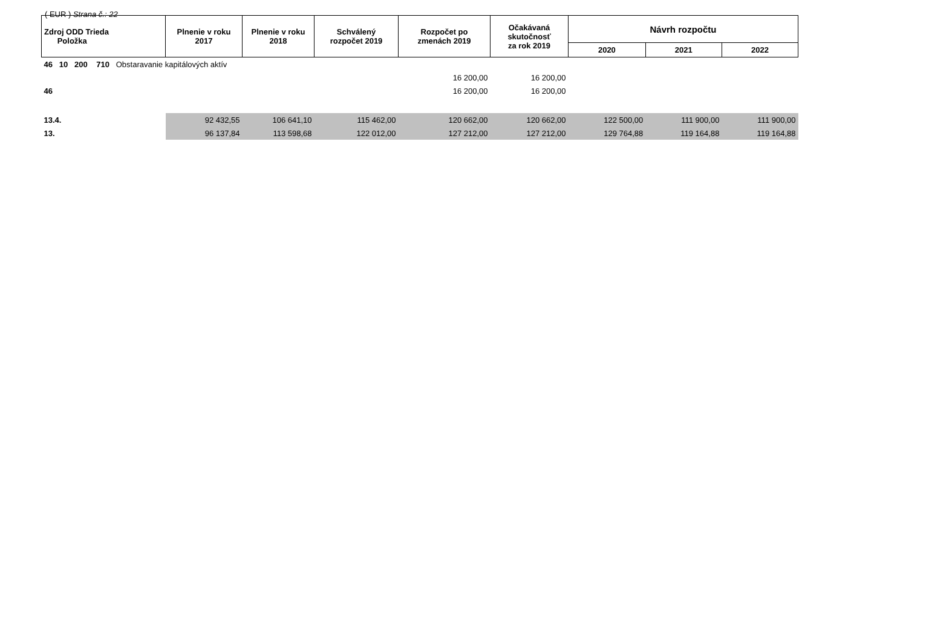( EUR ) Strana č.: 22
| Zdroj ODD Trieda Položka | Plnenie v roku 2017 | Plnenie v roku 2018 | Schválený rozpočet 2019 | Rozpočet po zmenách 2019 | Očakávaná skutočnosť za rok 2019 | Návrh rozpočtu | | |
| --- | --- | --- | --- | --- | --- | --- | --- | --- |
| | | | | | | 2020 | 2021 | 2022 |
| 46 10 200 710 Obstaravanie kapitálových aktív | | | | | | | | |
| | | | | 16 200,00 | 16 200,00 | | | |
| 46 | | | | 16 200,00 | 16 200,00 | | | |
| 13.4. | 92 432,55 | 106 641,10 | 115 462,00 | 120 662,00 | 120 662,00 | 122 500,00 | 111 900,00 | 111 900,00 |
| 13. | 96 137,84 | 113 598,68 | 122 012,00 | 127 212,00 | 127 212,00 | 129 764,88 | 119 164,88 | 119 164,88 |